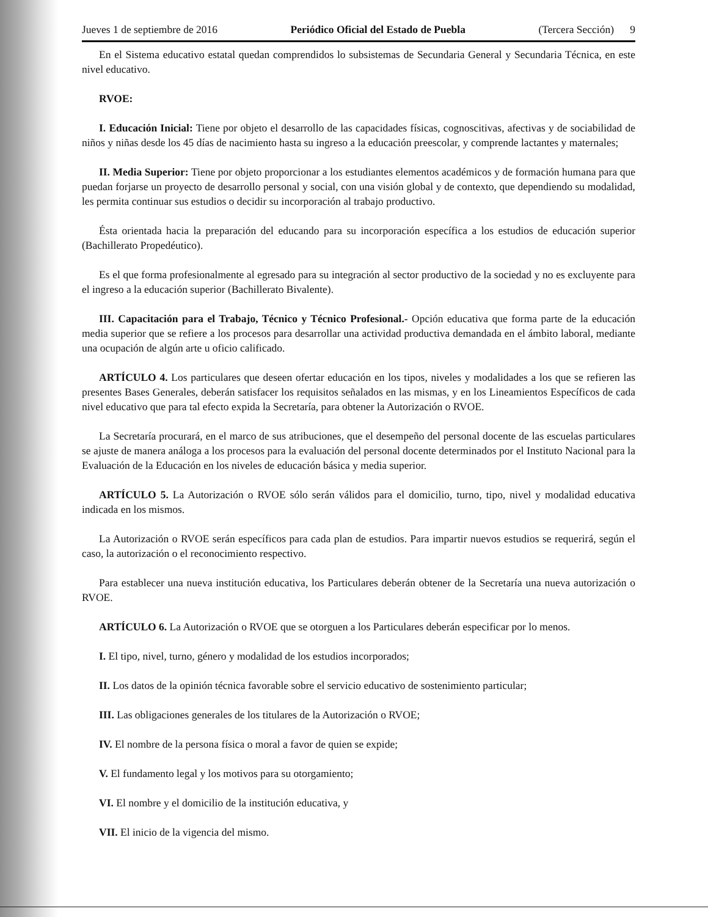Jueves 1 de septiembre de 2016 Periódico Oficial del Estado de Puebla (Tercera Sección) 9
En el Sistema educativo estatal quedan comprendidos lo subsistemas de Secundaria General y Secundaria Técnica, en este nivel educativo.
RVOE:
I. Educación Inicial: Tiene por objeto el desarrollo de las capacidades físicas, cognoscitivas, afectivas y de sociabilidad de niños y niñas desde los 45 días de nacimiento hasta su ingreso a la educación preescolar, y comprende lactantes y maternales;
II. Media Superior: Tiene por objeto proporcionar a los estudiantes elementos académicos y de formación humana para que puedan forjarse un proyecto de desarrollo personal y social, con una visión global y de contexto, que dependiendo su modalidad, les permita continuar sus estudios o decidir su incorporación al trabajo productivo.
Ésta orientada hacia la preparación del educando para su incorporación específica a los estudios de educación superior (Bachillerato Propedéutico).
Es el que forma profesionalmente al egresado para su integración al sector productivo de la sociedad y no es excluyente para el ingreso a la educación superior (Bachillerato Bivalente).
III. Capacitación para el Trabajo, Técnico y Técnico Profesional.- Opción educativa que forma parte de la educación media superior que se refiere a los procesos para desarrollar una actividad productiva demandada en el ámbito laboral, mediante una ocupación de algún arte u oficio calificado.
ARTÍCULO 4. Los particulares que deseen ofertar educación en los tipos, niveles y modalidades a los que se refieren las presentes Bases Generales, deberán satisfacer los requisitos señalados en las mismas, y en los Lineamientos Específicos de cada nivel educativo que para tal efecto expida la Secretaría, para obtener la Autorización o RVOE.
La Secretaría procurará, en el marco de sus atribuciones, que el desempeño del personal docente de las escuelas particulares se ajuste de manera análoga a los procesos para la evaluación del personal docente determinados por el Instituto Nacional para la Evaluación de la Educación en los niveles de educación básica y media superior.
ARTÍCULO 5. La Autorización o RVOE sólo serán válidos para el domicilio, turno, tipo, nivel y modalidad educativa indicada en los mismos.
La Autorización o RVOE serán específicos para cada plan de estudios. Para impartir nuevos estudios se requerirá, según el caso, la autorización o el reconocimiento respectivo.
Para establecer una nueva institución educativa, los Particulares deberán obtener de la Secretaría una nueva autorización o RVOE.
ARTÍCULO 6. La Autorización o RVOE que se otorguen a los Particulares deberán especificar por lo menos.
I. El tipo, nivel, turno, género y modalidad de los estudios incorporados;
II. Los datos de la opinión técnica favorable sobre el servicio educativo de sostenimiento particular;
III. Las obligaciones generales de los titulares de la Autorización o RVOE;
IV. El nombre de la persona física o moral a favor de quien se expide;
V. El fundamento legal y los motivos para su otorgamiento;
VI. El nombre y el domicilio de la institución educativa, y
VII. El inicio de la vigencia del mismo.